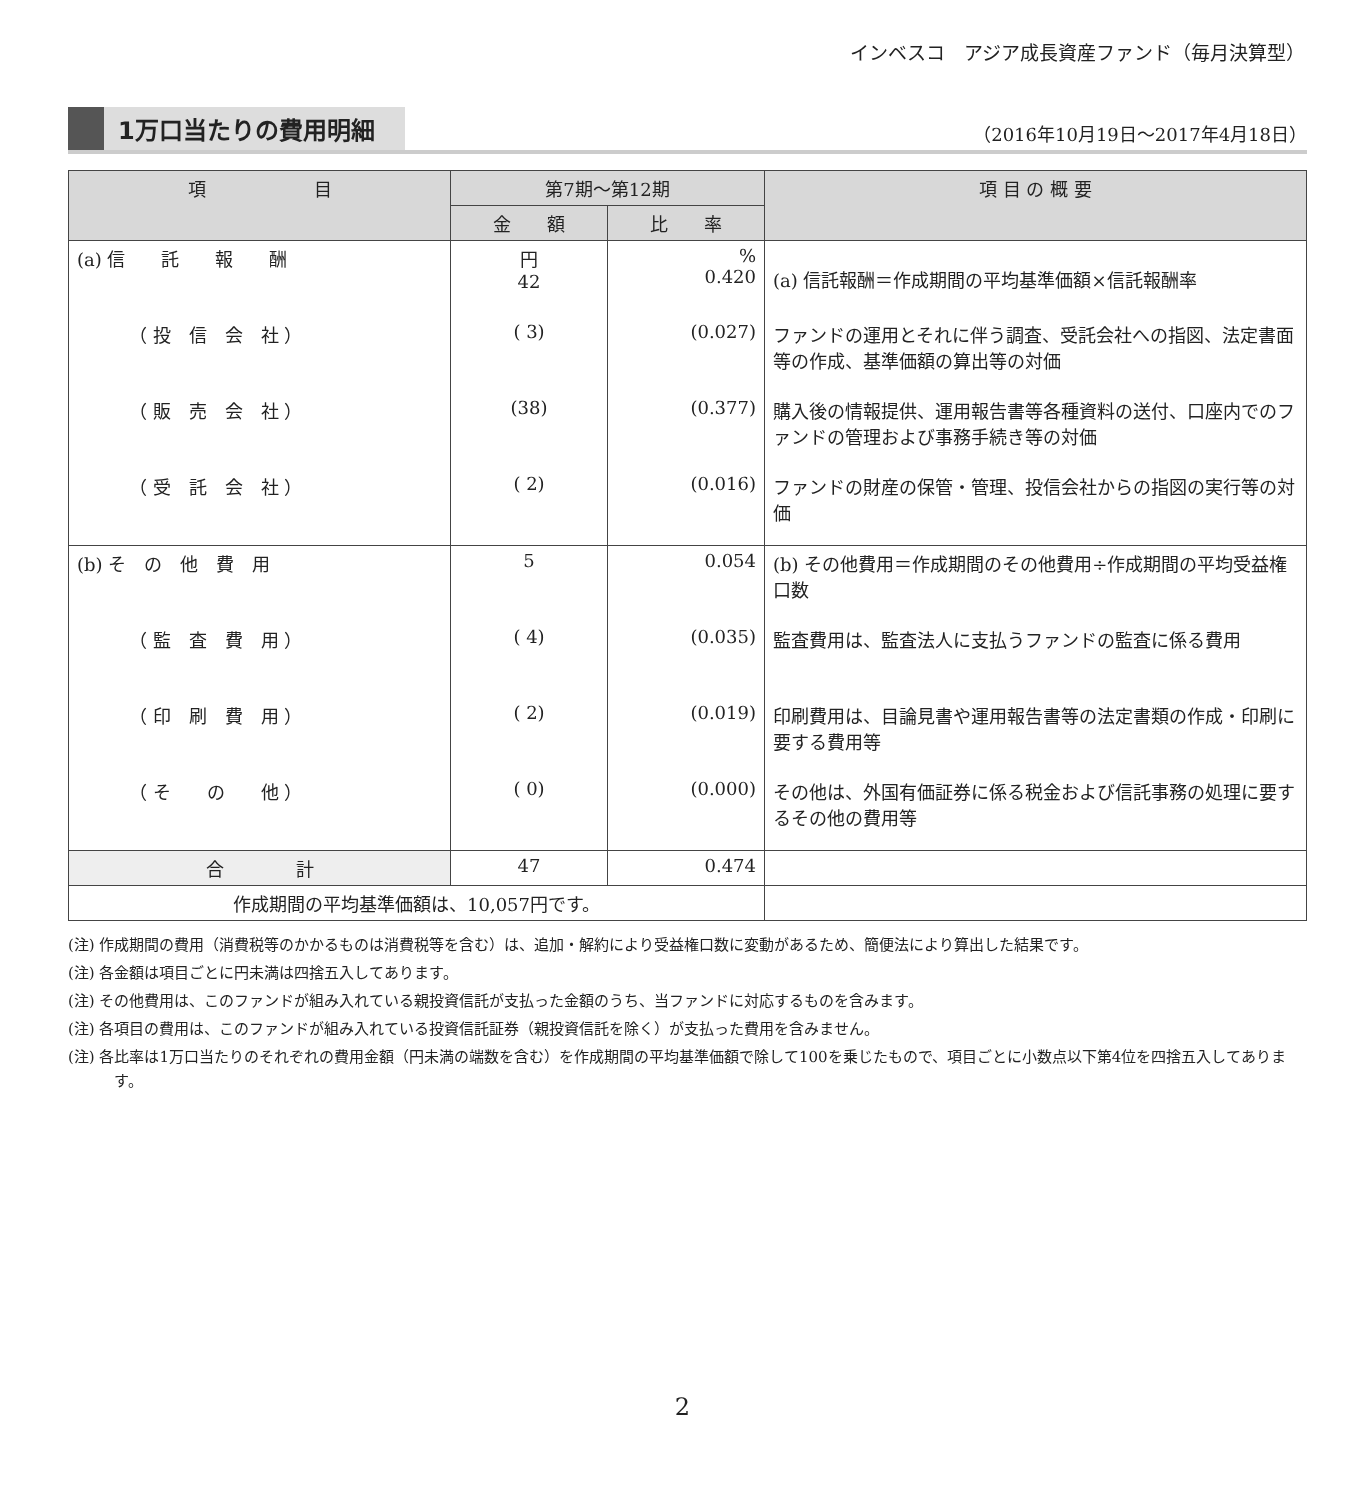インベスコ　アジア成長資産ファンド（毎月決算型）
1万口当たりの費用明細
（2016年10月19日～2017年4月18日）
| 項 目 | 第7期～第12期 | | 項 目 の 概 要 |
| --- | --- | --- | --- |
| | 金 額 | 比 率 | |
| (a) 信 託 報 酬 | 円 42 | % 0.420 | (a) 信託報酬＝作成期間の平均基準価額×信託報酬率 |
| （ 投 信 会 社 ） | ( 3) | (0.027) | ファンドの運用とそれに伴う調査、受託会社への指図、法定書面等の作成、基準価額の算出等の対価 |
| （ 販 売 会 社 ） | (38) | (0.377) | 購入後の情報提供、運用報告書等各種資料の送付、口座内でのファンドの管理および事務手続き等の対価 |
| （ 受 託 会 社 ） | ( 2) | (0.016) | ファンドの財産の保管・管理、投信会社からの指図の実行等の対価 |
| (b) そ の 他 費 用 | 5 | 0.054 | (b) その他費用＝作成期間のその他費用÷作成期間の平均受益権口数 |
| （ 監 査 費 用 ） | ( 4) | (0.035) | 監査費用は、監査法人に支払うファンドの監査に係る費用 |
| （ 印 刷 費 用 ） | ( 2) | (0.019) | 印刷費用は、目論見書や運用報告書等の法定書類の作成・印刷に要する費用等 |
| （ そ の 他 ） | ( 0) | (0.000) | その他は、外国有価証券に係る税金および信託事務の処理に要するその他の費用等 |
| 合 計 | 47 | 0.474 | |
| 作成期間の平均基準価額は、10,057円です。 | | | |
(注) 作成期間の費用（消費税等のかかるものは消費税等を含む）は、追加・解約により受益権口数に変動があるため、簡便法により算出した結果です。
(注) 各金額は項目ごとに円未満は四捨五入してあります。
(注) その他費用は、このファンドが組み入れている親投資信託が支払った金額のうち、当ファンドに対応するものを含みます。
(注) 各項目の費用は、このファンドが組み入れている投資信託証券（親投資信託を除く）が支払った費用を含みません。
(注) 各比率は1万口当たりのそれぞれの費用金額（円未満の端数を含む）を作成期間の平均基準価額で除して100を乗じたもので、項目ごとに小数点以下第4位を四捨五入してあります。
2